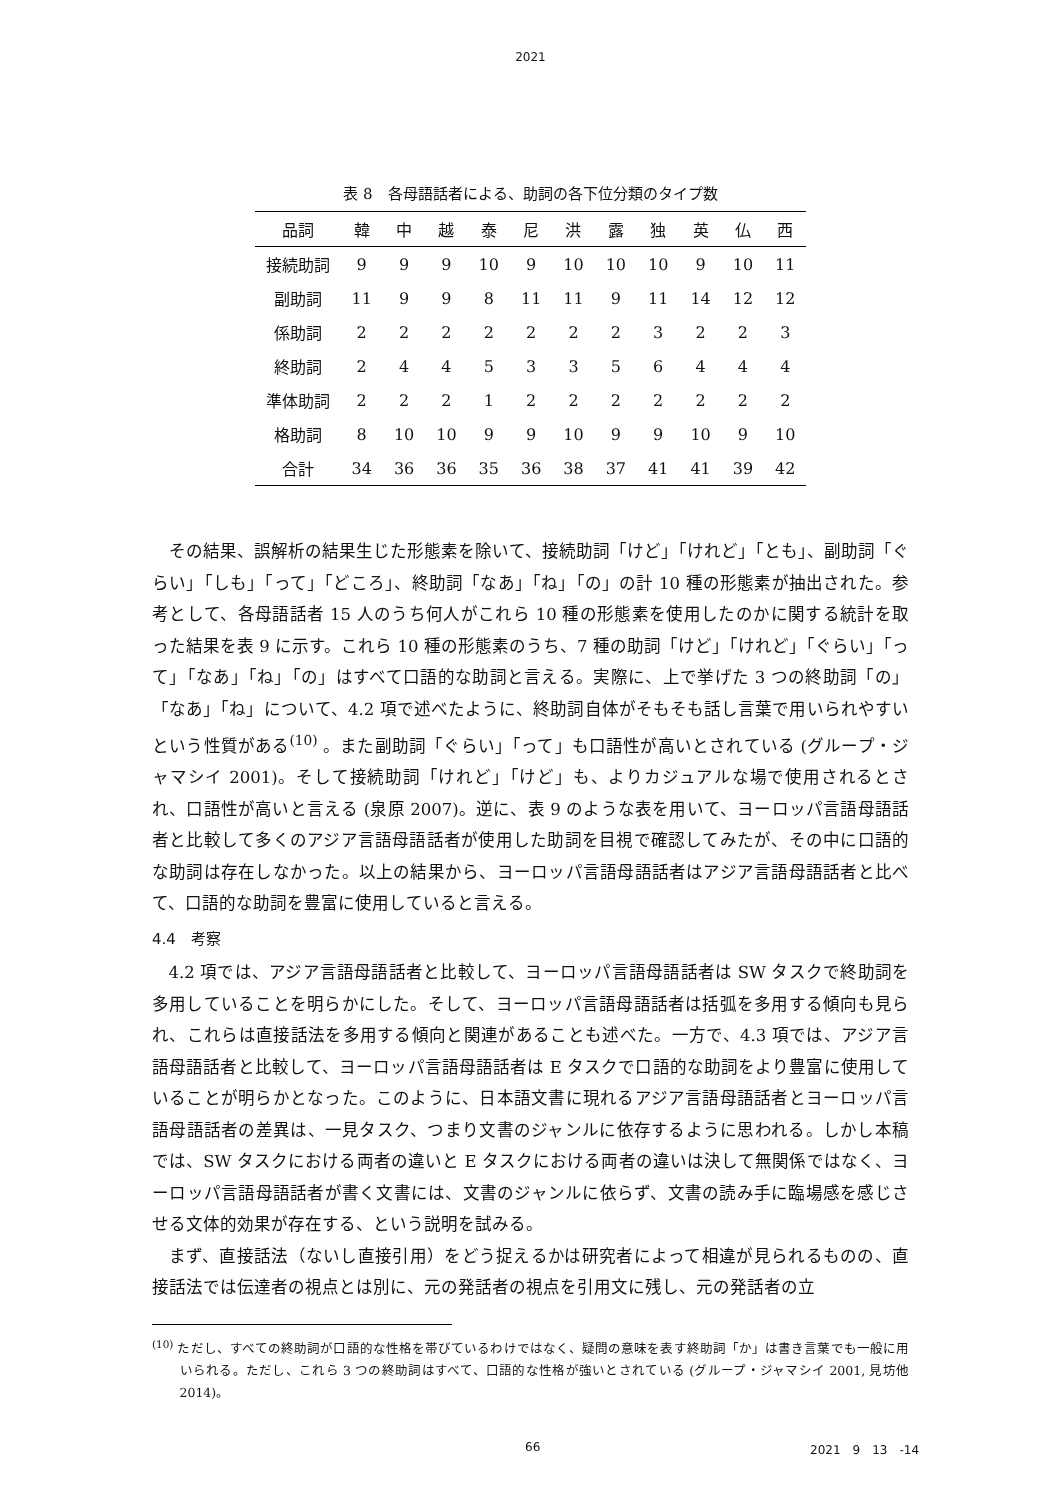2021
表 8　各母語話者による、助詞の各下位分類のタイプ数
| 品詞 | 韓 | 中 | 越 | 泰 | 尼 | 洪 | 露 | 独 | 英 | 仏 | 西 |
| --- | --- | --- | --- | --- | --- | --- | --- | --- | --- | --- | --- |
| 接続助詞 | 9 | 9 | 9 | 10 | 9 | 10 | 10 | 10 | 9 | 10 | 11 |
| 副助詞 | 11 | 9 | 9 | 8 | 11 | 11 | 9 | 11 | 14 | 12 | 12 |
| 係助詞 | 2 | 2 | 2 | 2 | 2 | 2 | 2 | 3 | 2 | 2 | 3 |
| 終助詞 | 2 | 4 | 4 | 5 | 3 | 3 | 5 | 6 | 4 | 4 | 4 |
| 準体助詞 | 2 | 2 | 2 | 1 | 2 | 2 | 2 | 2 | 2 | 2 | 2 |
| 格助詞 | 8 | 10 | 10 | 9 | 9 | 10 | 9 | 9 | 10 | 9 | 10 |
| 合計 | 34 | 36 | 36 | 35 | 36 | 38 | 37 | 41 | 41 | 39 | 42 |
その結果、誤解析の結果生じた形態素を除いて、接続助詞「けど」「けれど」「とも」、副助詞「ぐらい」「しも」「って」「どころ」、終助詞「なあ」「ね」「の」の計 10 種の形態素が抽出された。参考として、各母語話者 15 人のうち何人がこれら 10 種の形態素を使用したのかに関する統計を取った結果を表 9 に示す。これら 10 種の形態素のうち、7 種の助詞「けど」「けれど」「ぐらい」「って」「なあ」「ね」「の」はすべて口語的な助詞と言える。実際に、上で挙げた 3 つの終助詞「の」「なあ」「ね」について、4.2 項で述べたように、終助詞自体がそもそも話し言葉で用いられやすいという性質がある<sup>(10)</sup> 。また副助詞「ぐらい」「って」も口語性が高いとされている (グループ・ジャマシイ 2001)。そして接続助詞「けれど」「けど」も、よりカジュアルな場で使用されるとされ、口語性が高いと言える (泉原 2007)。逆に、表 9 のような表を用いて、ヨーロッパ言語母語話者と比較して多くのアジア言語母語話者が使用した助詞を目視で確認してみたが、その中に口語的な助詞は存在しなかった。以上の結果から、ヨーロッパ言語母語話者はアジア言語母語話者と比べて、口語的な助詞を豊富に使用していると言える。
4.4　考察
4.2 項では、アジア言語母語話者と比較して、ヨーロッパ言語母語話者は SW タスクで終助詞を多用していることを明らかにした。そして、ヨーロッパ言語母語話者は括弧を多用する傾向も見られ、これらは直接話法を多用する傾向と関連があることも述べた。一方で、4.3 項では、アジア言語母語話者と比較して、ヨーロッパ言語母語話者は E タスクで口語的な助詞をより豊富に使用していることが明らかとなった。このように、日本語文書に現れるアジア言語母語話者とヨーロッパ言語母語話者の差異は、一見タスク、つまり文書のジャンルに依存するように思われる。しかし本稿では、SW タスクにおける両者の違いと E タスクにおける両者の違いは決して無関係ではなく、ヨーロッパ言語母語話者が書く文書には、文書のジャンルに依らず、文書の読み手に臨場感を感じさせる文体的効果が存在する、という説明を試みる。
まず、直接話法（ないし直接引用）をどう捉えるかは研究者によって相違が見られるものの、直接話法では伝達者の視点とは別に、元の発話者の視点を引用文に残し、元の発話者の立
<sup>(10)</sup> ただし、すべての終助詞が口語的な性格を帯びているわけではなく、疑問の意味を表す終助詞「か」は書き言葉でも一般に用いられる。ただし、これら 3 つの終助詞はすべて、口語的な性格が強いとされている (グループ・ジャマシイ 2001, 見坊他 2014)。
66 2021　9　13　-14